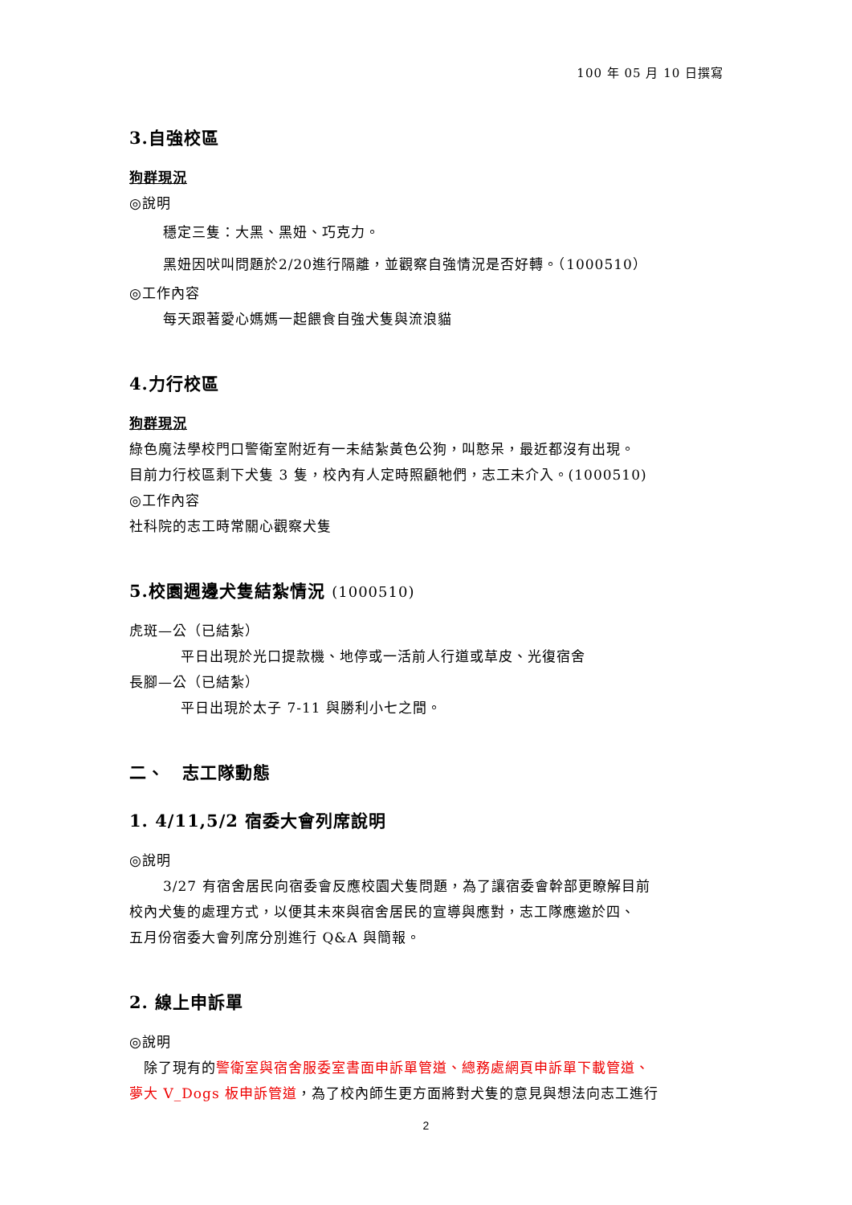100 年 05 月 10 日撰寫
3.自強校區
狗群現況
◎說明
穩定三隻：大黑、黑妞、巧克力。
黑妞因吠叫問題於2/20進行隔離，並觀察自強情況是否好轉。（1000510）
◎工作內容
每天跟著愛心媽媽一起餵食自強犬隻與流浪貓
4.力行校區
狗群現況
綠色魔法學校門口警衛室附近有一未結紮黃色公狗，叫憨呆，最近都沒有出現。
目前力行校區剩下犬隻 3 隻，校內有人定時照顧牠們，志工未介入。(1000510)
◎工作內容
社科院的志工時常關心觀察犬隻
5.校園週邊犬隻結紮情況 (1000510)
虎斑—公（已結紮）
平日出現於光口提款機、地停或一活前人行道或草皮、光復宿舍
長腳—公（已結紮）
平日出現於太子 7-11 與勝利小七之間。
二、　志工隊動態
1. 4/11,5/2 宿委大會列席說明
◎說明
3/27 有宿舍居民向宿委會反應校園犬隻問題，為了讓宿委會幹部更瞭解目前
校內犬隻的處理方式，以便其未來與宿舍居民的宣導與應對，志工隊應邀於四、
五月份宿委大會列席分別進行 Q&A 與簡報。
2. 線上申訴單
◎說明
　除了現有的警衛室與宿舍服委室書面申訴單管道、總務處網頁申訴單下載管道、
夢大 V_Dogs 板申訴管道，為了校內師生更方面將對犬隻的意見與想法向志工進行
2